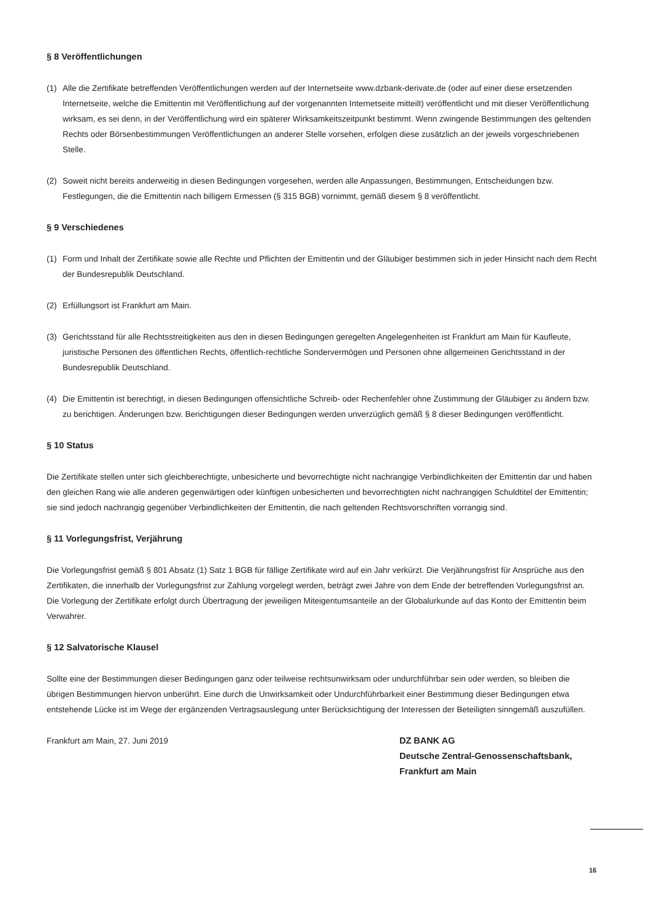§ 8 Veröffentlichungen
(1) Alle die Zertifikate betreffenden Veröffentlichungen werden auf der Internetseite www.dzbank-derivate.de (oder auf einer diese ersetzenden Internetseite, welche die Emittentin mit Veröffentlichung auf der vorgenannten Internetseite mitteilt) veröffentlicht und mit dieser Veröffentlichung wirksam, es sei denn, in der Veröffentlichung wird ein späterer Wirksamkeitszeitpunkt bestimmt. Wenn zwingende Bestimmungen des geltenden Rechts oder Börsenbestimmungen Veröffentlichungen an anderer Stelle vorsehen, erfolgen diese zusätzlich an der jeweils vorgeschriebenen Stelle.
(2) Soweit nicht bereits anderweitig in diesen Bedingungen vorgesehen, werden alle Anpassungen, Bestimmungen, Entscheidungen bzw. Festlegungen, die die Emittentin nach billigem Ermessen (§ 315 BGB) vornimmt, gemäß diesem § 8 veröffentlicht.
§ 9 Verschiedenes
(1) Form und Inhalt der Zertifikate sowie alle Rechte und Pflichten der Emittentin und der Gläubiger bestimmen sich in jeder Hinsicht nach dem Recht der Bundesrepublik Deutschland.
(2) Erfüllungsort ist Frankfurt am Main.
(3) Gerichtsstand für alle Rechtsstreitigkeiten aus den in diesen Bedingungen geregelten Angelegenheiten ist Frankfurt am Main für Kaufleute, juristische Personen des öffentlichen Rechts, öffentlich-rechtliche Sondervermögen und Personen ohne allgemeinen Gerichtsstand in der Bundesrepublik Deutschland.
(4) Die Emittentin ist berechtigt, in diesen Bedingungen offensichtliche Schreib- oder Rechenfehler ohne Zustimmung der Gläubiger zu ändern bzw. zu berichtigen. Änderungen bzw. Berichtigungen dieser Bedingungen werden unverzüglich gemäß § 8 dieser Bedingungen veröffentlicht.
§ 10 Status
Die Zertifikate stellen unter sich gleichberechtigte, unbesicherte und bevorrechtigte nicht nachrangige Verbindlichkeiten der Emittentin dar und haben den gleichen Rang wie alle anderen gegenwärtigen oder künftigen unbesicherten und bevorrechtigten nicht nachrangigen Schuldtitel der Emittentin; sie sind jedoch nachrangig gegenüber Verbindlichkeiten der Emittentin, die nach geltenden Rechtsvorschriften vorrangig sind.
§ 11 Vorlegungsfrist, Verjährung
Die Vorlegungsfrist gemäß § 801 Absatz (1) Satz 1 BGB für fällige Zertifikate wird auf ein Jahr verkürzt. Die Verjährungsfrist für Ansprüche aus den Zertifikaten, die innerhalb der Vorlegungsfrist zur Zahlung vorgelegt werden, beträgt zwei Jahre von dem Ende der betreffenden Vorlegungsfrist an. Die Vorlegung der Zertifikate erfolgt durch Übertragung der jeweiligen Miteigentumsanteile an der Globalurkunde auf das Konto der Emittentin beim Verwahrer.
§ 12 Salvatorische Klausel
Sollte eine der Bestimmungen dieser Bedingungen ganz oder teilweise rechtsunwirksam oder undurchführbar sein oder werden, so bleiben die übrigen Bestimmungen hiervon unberührt. Eine durch die Unwirksamkeit oder Undurchführbarkeit einer Bestimmung dieser Bedingungen etwa entstehende Lücke ist im Wege der ergänzenden Vertragsauslegung unter Berücksichtigung der Interessen der Beteiligten sinngemäß auszufüllen.
Frankfurt am Main, 27. Juni 2019 DZ BANK AG
Deutsche Zentral-Genossenschaftsbank,
Frankfurt am Main
16